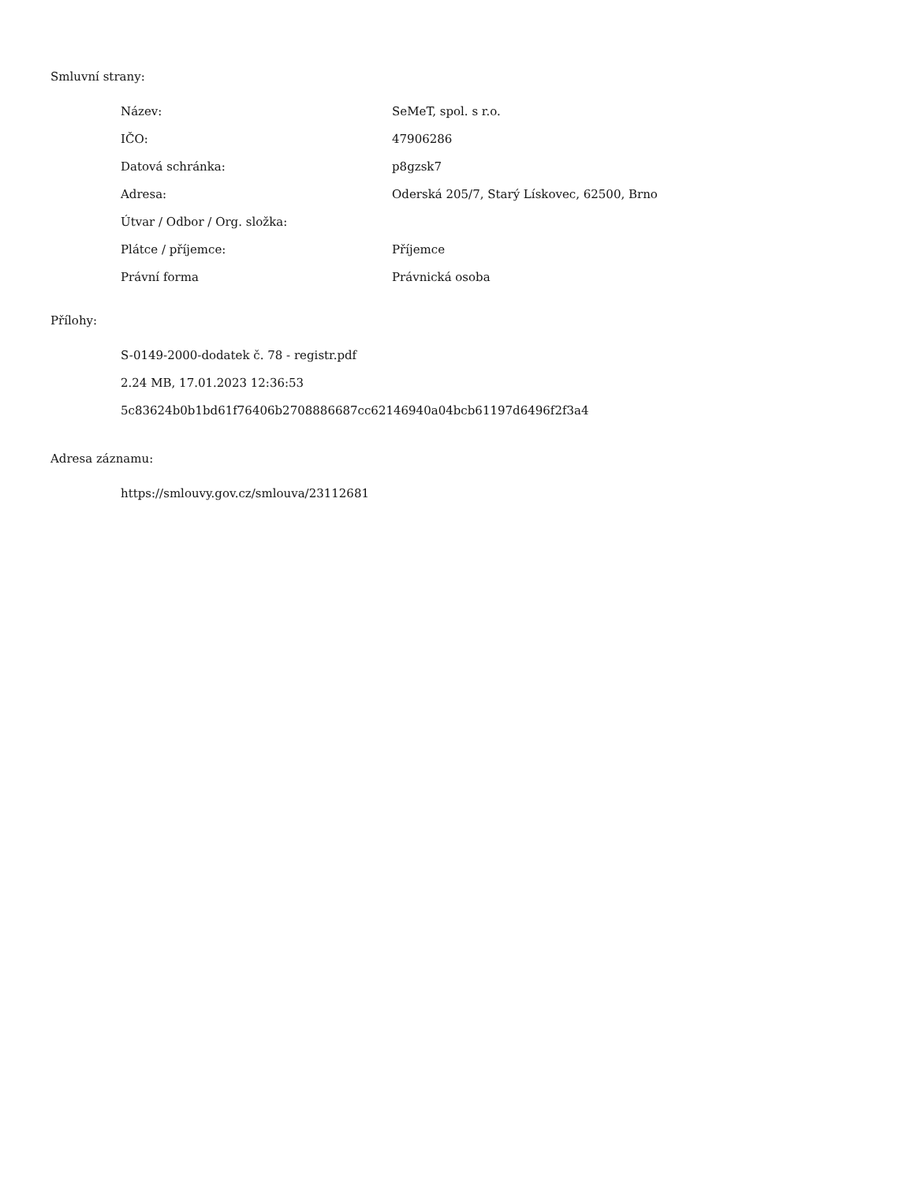Smluvní strany:
| Název: | SeMeT, spol. s r.o. |
| IČO: | 47906286 |
| Datová schránka: | p8gzsk7 |
| Adresa: | Oderská 205/7, Starý Lískovec, 62500, Brno |
| Útvar / Odbor / Org. složka: | |
| Plátce / příjemce: | Příjemce |
| Právní forma | Právnická osoba |
Přílohy:
S-0149-2000-dodatek č. 78 - registr.pdf
2.24 MB, 17.01.2023 12:36:53
5c83624b0b1bd61f76406b2708886687cc62146940a04bcb61197d6496f2f3a4
Adresa záznamu:
https://smlouvy.gov.cz/smlouva/23112681